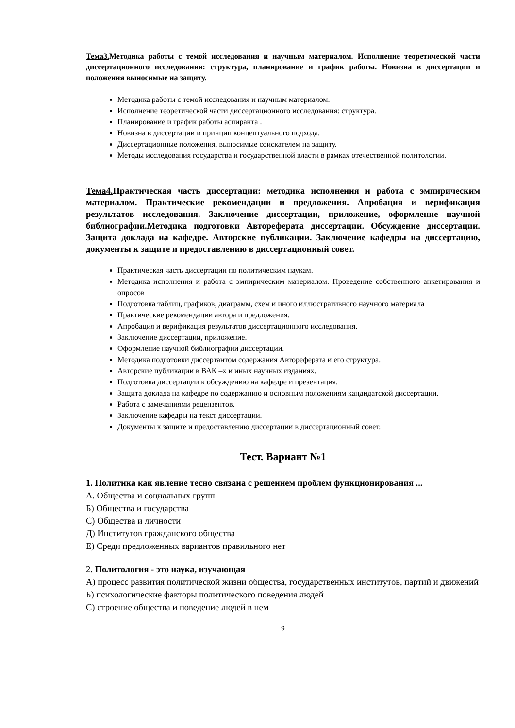Тема3. Методика работы с темой исследования и научным материалом. Исполнение теоретической части диссертационного исследования: структура, планирование и график работы. Новизна в диссертации и положения выносимые на защиту.
Методика работы с темой исследования и научным материалом.
Исполнение теоретической части диссертационного исследования: структура.
Планирование и график работы аспиранта .
Новизна в диссертации и принцип концептуального подхода.
Диссертационные положения, выносимые соискателем на защиту.
Методы исследования государства и государственной власти в рамках отечественной политологии.
Тема4. Практическая часть диссертации: методика исполнения и работа с эмпирическим материалом. Практические рекомендации и предложения. Апробация и верификация результатов исследования. Заключение диссертации, приложение, оформление научной библиографии.Методика подготовки Автореферата диссертации. Обсуждение диссертации. Защита доклада на кафедре. Авторские публикации. Заключение кафедры на диссертацию, документы к защите и предоставлению в диссертационный совет.
Практическая часть диссертации по политическим наукам.
Методика исполнения и работа с эмпирическим материалом. Проведение собственного анкетирования и опросов
Подготовка таблиц, графиков, диаграмм, схем и иного иллюстративного научного материала
Практические рекомендации автора и предложения.
Апробация и верификация результатов диссертационного исследования.
Заключение диссертации, приложение.
Оформление научной библиографии диссертации.
Методика подготовки диссертантом содержания Автореферата и его структура.
Авторские публикации в ВАК –х и иных научных изданиях.
Подготовка диссертации к обсуждению на кафедре и презентация.
Защита доклада на кафедре по содержанию и основным положениям кандидатской диссертации.
Работа с замечаниями рецензентов.
Заключение кафедры на текст диссертации.
Документы к защите и предоставлению диссертации в диссертационный совет.
Тест. Вариант №1
1. Политика как явление тесно связана с решением проблем функционирования ...
А. Общества и социальных групп
Б) Общества и государства
С) Общества и личности
Д) Институтов гражданского общества
Е) Среди предложенных вариантов правильного нет
2. Политология - это наука, изучающая
А) процесс развития политической жизни общества, государственных институтов, партий и движений
Б) психологические факторы политического поведения людей
С) строение общества и поведение людей в нем
9